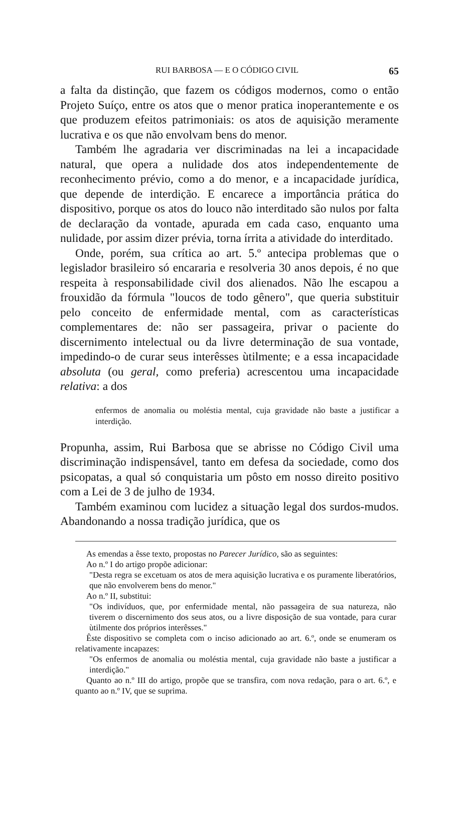RUI BARBOSA — E O CÓDIGO CIVIL 65
a falta da distinção, que fazem os códigos modernos, como o então Projeto Suíço, entre os atos que o menor pratica inoperantemente e os que produzem efeitos patrimoniais: os atos de aquisição meramente lucrativa e os que não envolvam bens do menor.
Também lhe agradaria ver discriminadas na lei a incapacidade natural, que opera a nulidade dos atos independentemente de reconhecimento prévio, como a do menor, e a incapacidade jurídica, que depende de interdição. E encarece a importância prática do dispositivo, porque os atos do louco não interditado são nulos por falta de declaração da vontade, apurada em cada caso, enquanto uma nulidade, por assim dizer prévia, torna írrita a atividade do interditado.
Onde, porém, sua crítica ao art. 5.º antecipa problemas que o legislador brasileiro só encararia e resolveria 30 anos depois, é no que respeita à responsabilidade civil dos alienados. Não lhe escapou a frouxidão da fórmula "loucos de todo gênero", que queria substituir pelo conceito de enfermidade mental, com as características complementares de: não ser passageira, privar o paciente do discernimento intelectual ou da livre determinação de sua vontade, impedindo-o de curar seus interêsses ùtilmente; e a essa incapacidade absoluta (ou geral, como preferia) acrescentou uma incapacidade relativa: a dos
enfermos de anomalia ou moléstia mental, cuja gravidade não baste a justificar a interdição.
Propunha, assim, Rui Barbosa que se abrisse no Código Civil uma discriminação indispensável, tanto em defesa da sociedade, como dos psicopatas, a qual só conquistaria um pôsto em nosso direito positivo com a Lei de 3 de julho de 1934.
Também examinou com lucidez a situação legal dos surdos-mudos. Abandonando a nossa tradição jurídica, que os
As emendas a êsse texto, propostas no Parecer Jurídico, são as seguintes:
Ao n.º I do artigo propõe adicionar:
"Desta regra se excetuam os atos de mera aquisição lucrativa e os puramente liberatórios, que não envolverem bens do menor."
Ao n.º II, substitui:
"Os indivíduos, que, por enfermidade mental, não passageira de sua natureza, não tiverem o discernimento dos seus atos, ou a livre disposição de sua vontade, para curar ùtilmente dos próprios interêsses."
Êste dispositivo se completa com o inciso adicionado ao art. 6.º, onde se enumeram os relativamente incapazes:
"Os enfermos de anomalia ou moléstia mental, cuja gravidade não baste a justificar a interdição."
Quanto ao n.º III do artigo, propõe que se transfira, com nova redação, para o art. 6.º, e quanto ao n.º IV, que se suprima.